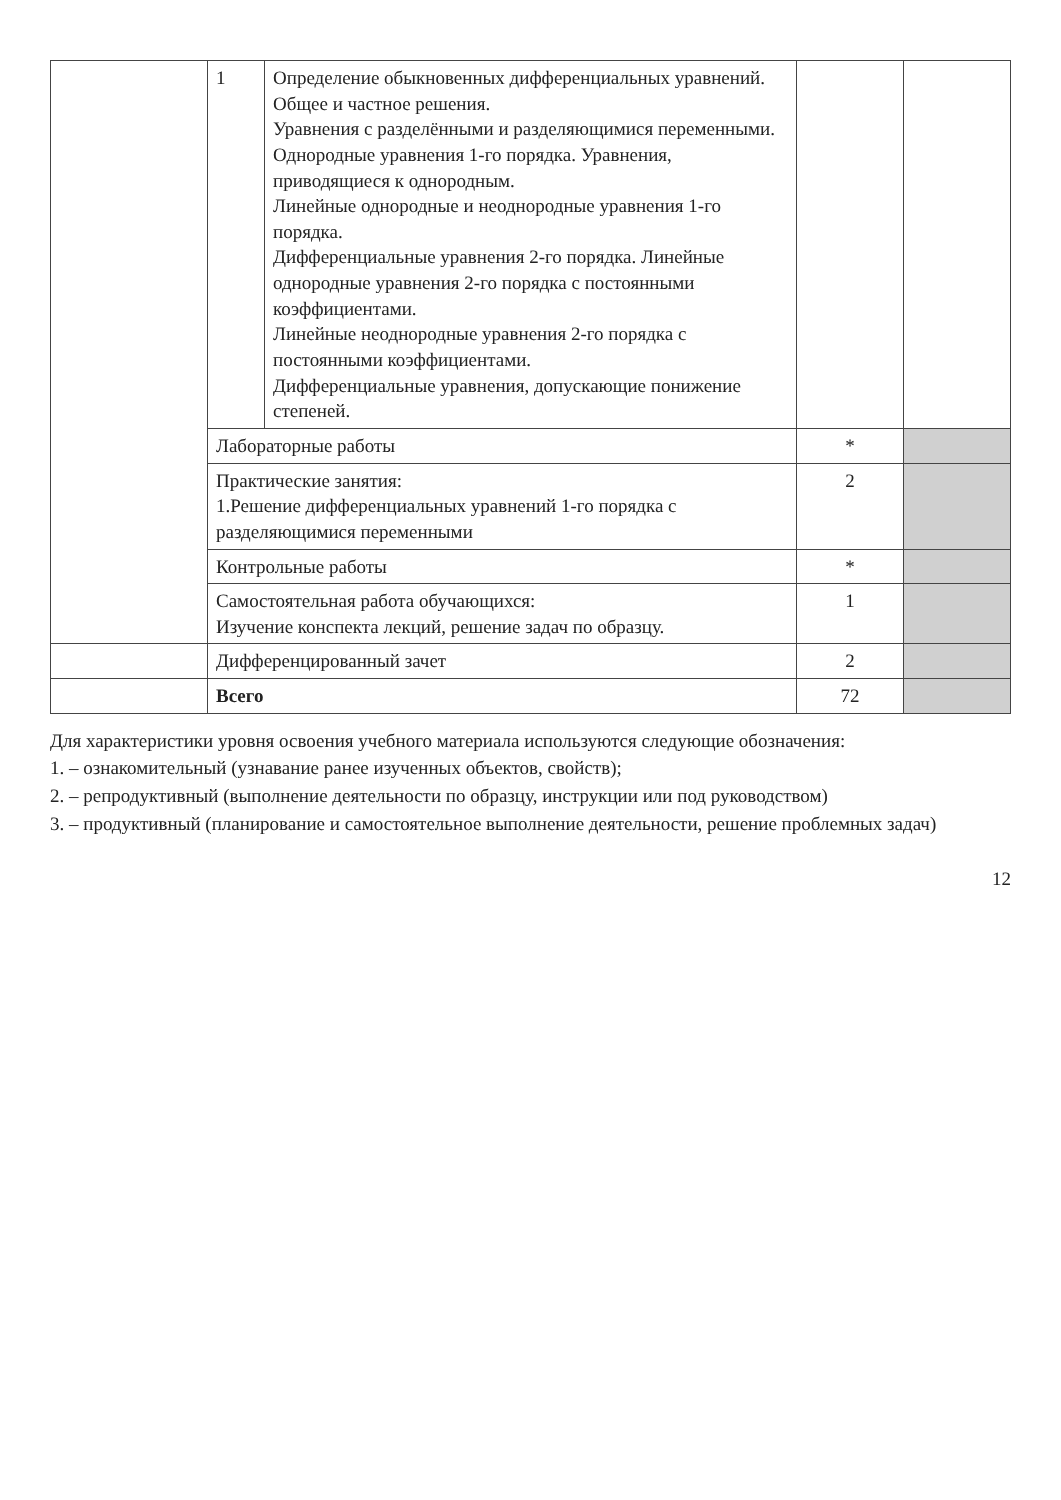| | 1 | Определение обыкновенных дифференциальных уравнений. Общее и частное решения. Уравнения с разделёнными и разделяющимися переменными. Однородные уравнения 1-го порядка. Уравнения, приводящиеся к однородным. Линейные однородные и неоднородные уравнения 1-го порядка. Дифференциальные уравнения 2-го порядка. Линейные однородные уравнения 2-го порядка с постоянными коэффициентами. Линейные неоднородные уравнения 2-го порядка с постоянными коэффициентами. Дифференциальные уравнения, допускающие понижение степеней. | | |
| | Лабораторные работы | | * | |
| | Практические занятия: 1.Решение дифференциальных уравнений 1-го порядка с разделяющимися переменными | | 2 | |
| | Контрольные работы | | * | |
| | Самостоятельная работа обучающихся: Изучение конспекта лекций, решение задач по образцу. | | 1 | |
| | Дифференцированный зачет | | 2 | |
| | Всего | | 72 | |
Для характеристики уровня освоения учебного материала используются следующие обозначения:
1. – ознакомительный (узнавание ранее изученных объектов, свойств);
2. – репродуктивный (выполнение деятельности по образцу, инструкции или под руководством)
3. – продуктивный (планирование и самостоятельное выполнение деятельности, решение проблемных задач)
12